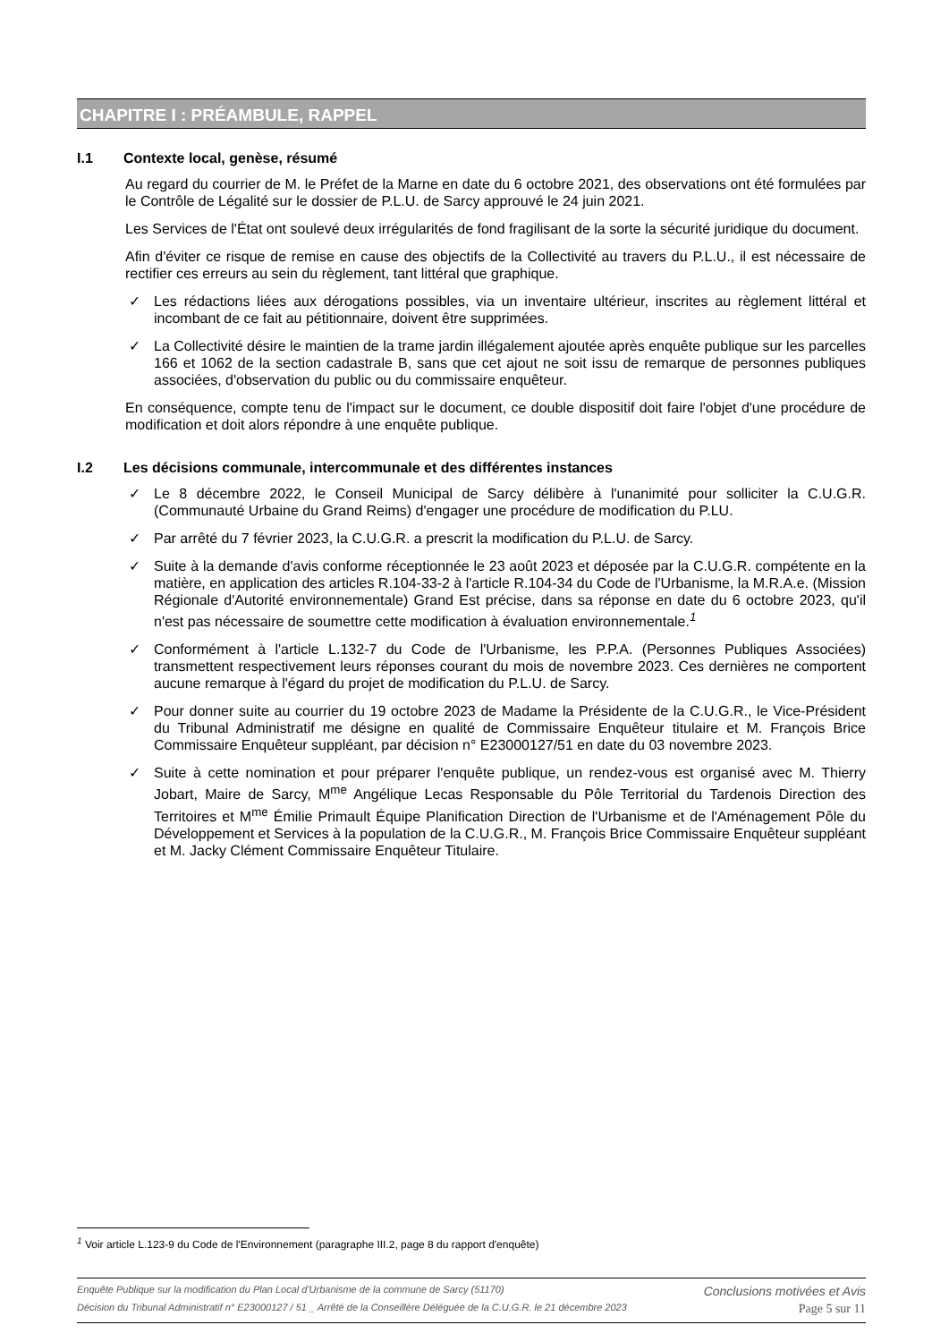CHAPITRE I : PRÉAMBULE, RAPPEL
I.1 Contexte local, genèse, résumé
Au regard du courrier de M. le Préfet de la Marne en date du 6 octobre 2021, des observations ont été formulées par le Contrôle de Légalité sur le dossier de P.L.U. de Sarcy approuvé le 24 juin 2021.
Les Services de l'État ont soulevé deux irrégularités de fond fragilisant de la sorte la sécurité juridique du document.
Afin d'éviter ce risque de remise en cause des objectifs de la Collectivité au travers du P.L.U., il est nécessaire de rectifier ces erreurs au sein du règlement, tant littéral que graphique.
✓ Les rédactions liées aux dérogations possibles, via un inventaire ultérieur, inscrites au règlement littéral et incombant de ce fait au pétitionnaire, doivent être supprimées.
✓ La Collectivité désire le maintien de la trame jardin illégalement ajoutée après enquête publique sur les parcelles 166 et 1062 de la section cadastrale B, sans que cet ajout ne soit issu de remarque de personnes publiques associées, d'observation du public ou du commissaire enquêteur.
En conséquence, compte tenu de l'impact sur le document, ce double dispositif doit faire l'objet d'une procédure de modification et doit alors répondre à une enquête publique.
I.2 Les décisions communale, intercommunale et des différentes instances
✓ Le 8 décembre 2022, le Conseil Municipal de Sarcy délibère à l'unanimité pour solliciter la C.U.G.R. (Communauté Urbaine du Grand Reims) d'engager une procédure de modification du P.LU.
✓ Par arrêté du 7 février 2023, la C.U.G.R. a prescrit la modification du P.L.U. de Sarcy.
✓ Suite à la demande d'avis conforme réceptionnée le 23 août 2023 et déposée par la C.U.G.R. compétente en la matière, en application des articles R.104-33-2 à l'article R.104-34 du Code de l'Urbanisme, la M.R.A.e. (Mission Régionale d'Autorité environnementale) Grand Est précise, dans sa réponse en date du 6 octobre 2023, qu'il n'est pas nécessaire de soumettre cette modification à évaluation environnementale.<sup>1</sup>
✓ Conformément à l'article L.132-7 du Code de l'Urbanisme, les P.P.A. (Personnes Publiques Associées) transmettent respectivement leurs réponses courant du mois de novembre 2023. Ces dernières ne comportent aucune remarque à l'égard du projet de modification du P.L.U. de Sarcy.
✓ Pour donner suite au courrier du 19 octobre 2023 de Madame la Présidente de la C.U.G.R., le Vice-Président du Tribunal Administratif me désigne en qualité de Commissaire Enquêteur titulaire et M. François Brice Commissaire Enquêteur suppléant, par décision n° E23000127/51 en date du 03 novembre 2023.
✓ Suite à cette nomination et pour préparer l'enquête publique, un rendez-vous est organisé avec M. Thierry Jobart, Maire de Sarcy, M<sup>me</sup> Angélique Lecas Responsable du Pôle Territorial du Tardenois Direction des Territoires et M<sup>me</sup> Émilie Primault Équipe Planification Direction de l'Urbanisme et de l'Aménagement Pôle du Développement et Services à la population de la C.U.G.R., M. François Brice Commissaire Enquêteur suppléant et M. Jacky Clément Commissaire Enquêteur Titulaire.
<sup>1</sup> Voir article L.123-9 du Code de l'Environnement (paragraphe III.2, page 8 du rapport d'enquête)
Enquête Publique sur la modification du Plan Local d'Urbanisme de la commune de Sarcy (51170) Conclusions motivées et Avis
Décision du Tribunal Administratif n° E23000127 / 51 _ Arrêté de la Conseillère Déléguée de la C.U.G.R. le 21 décembre 2023 Page 5 sur 11